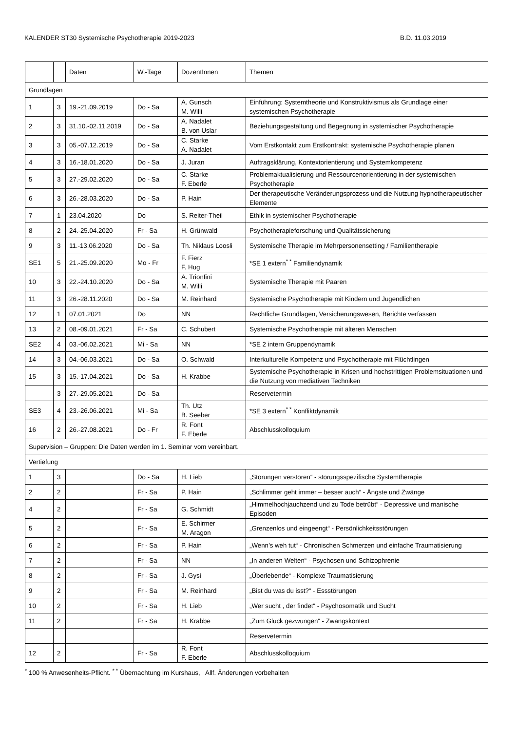KALENDER ST30 Systemische Psychotherapie 2019-2023 B.D. 11.03.2019
| | | Daten | W.-Tage | DozentInnen | Themen |
| Grundlagen | | | | | |
| 1 | 3 | 19.-21.09.2019 | Do - Sa | A. Gunsch M. Willi | Einführung: Systemtheorie und Konstruktivismus als Grundlage einer systemischen Psychotherapie |
| 2 | 3 | 31.10.-02.11.2019 | Do - Sa | A. Nadalet B. von Uslar | Beziehungsgestaltung und Begegnung in systemischer Psychotherapie |
| 3 | 3 | 05.-07.12.2019 | Do - Sa | C. Starke A. Nadalet | Vom Erstkontakt zum Erstkontrakt: systemische Psychotherapie planen |
| 4 | 3 | 16.-18.01.2020 | Do - Sa | J. Juran | Auftragsklärung, Kontextorientierung und Systemkompetenz |
| 5 | 3 | 27.-29.02.2020 | Do - Sa | C. Starke F. Eberle | Problemaktualisierung und Ressourcenorientierung in der systemischen Psychotherapie |
| 6 | 3 | 26.-28.03.2020 | Do - Sa | P. Hain | Der therapeutische Veränderungsprozess und die Nutzung hypnotherapeutischer Elemente |
| 7 | 1 | 23.04.2020 | Do | S. Reiter-Theil | Ethik in systemischer Psychotherapie |
| 8 | 2 | 24.-25.04.2020 | Fr - Sa | H. Grünwald | Psychotherapieforschung und Qualitätssicherung |
| 9 | 3 | 11.-13.06.2020 | Do - Sa | Th. Niklaus Loosli | Systemische Therapie im Mehrpersonensetting / Familientherapie |
| SE1 | 5 | 21.-25.09.2020 | Mo - Fr | F. Fierz F. Hug | *SE 1 extern<sup>* *</sup> Familiendynamik |
| 10 | 3 | 22.-24.10.2020 | Do - Sa | A. Trionfini M. Willi | Systemische Therapie mit Paaren |
| 11 | 3 | 26.-28.11.2020 | Do - Sa | M. Reinhard | Systemische Psychotherapie mit Kindern und Jugendlichen |
| 12 | 1 | 07.01.2021 | Do | NN | Rechtliche Grundlagen, Versicherungswesen, Berichte verfassen |
| 13 | 2 | 08.-09.01.2021 | Fr - Sa | C. Schubert | Systemische Psychotherapie mit älteren Menschen |
| SE2 | 4 | 03.-06.02.2021 | Mi - Sa | NN | *SE 2 intern Gruppendynamik |
| 14 | 3 | 04.-06.03.2021 | Do - Sa | O. Schwald | Interkulturelle Kompetenz und Psychotherapie mit Flüchtlingen |
| 15 | 3 | 15.-17.04.2021 | Do - Sa | H. Krabbe | Systemische Psychotherapie in Krisen und hochstrittigen Problemsituationen und die Nutzung von mediativen Techniken |
| | 3 | 27.-29.05.2021 | Do - Sa | | Reservetermin |
| SE3 | 4 | 23.-26.06.2021 | Mi - Sa | Th. Utz B. Seeber | *SE 3 extern<sup>* *</sup> Konfliktdynamik |
| 16 | 2 | 26.-27.08.2021 | Do - Fr | R. Font F. Eberle | Abschlusskolloquium |
| Supervision – Gruppen: Die Daten werden im 1. Seminar vom vereinbart. | | | | | |
| Vertiefung | | | | | |
| 1 | 3 | | Do - Sa | H. Lieb | „Störungen verstören“ - störungsspezifische Systemtherapie |
| 2 | 2 | | Fr - Sa | P. Hain | „Schlimmer geht immer – besser auch“ - Ängste und Zwänge |
| 4 | 2 | | Fr - Sa | G. Schmidt | „Himmelhochjauchzend und zu Tode betrübt“ - Depressive und manische Episoden |
| 5 | 2 | | Fr - Sa | E. Schirmer M. Aragon | „Grenzenlos und eingeengt“ - Persönlichkeitsstörungen |
| 6 | 2 | | Fr - Sa | P. Hain | „Wenn’s weh tut“ - Chronischen Schmerzen und einfache Traumatisierung |
| 7 | 2 | | Fr - Sa | NN | „In anderen Welten“ - Psychosen und Schizophrenie |
| 8 | 2 | | Fr - Sa | J. Gysi | „Überlebende“ - Komplexe Traumatisierung |
| 9 | 2 | | Fr - Sa | M. Reinhard | „Bist du was du isst?“ - Essstörungen |
| 10 | 2 | | Fr - Sa | H. Lieb | „Wer sucht , der findet“ - Psychosomatik und Sucht |
| 11 | 2 | | Fr - Sa | H. Krabbe | „Zum Glück gezwungen“ - Zwangskontext |
| | | | | | Reservetermin |
| 12 | 2 | | Fr - Sa | R. Font F. Eberle | Abschlusskolloquium |
<sup>*</sup> 100 % Anwesenheits-Pflicht. <sup>* *</sup> Übernachtung im Kurshaus, Allf. Änderungen vorbehalten